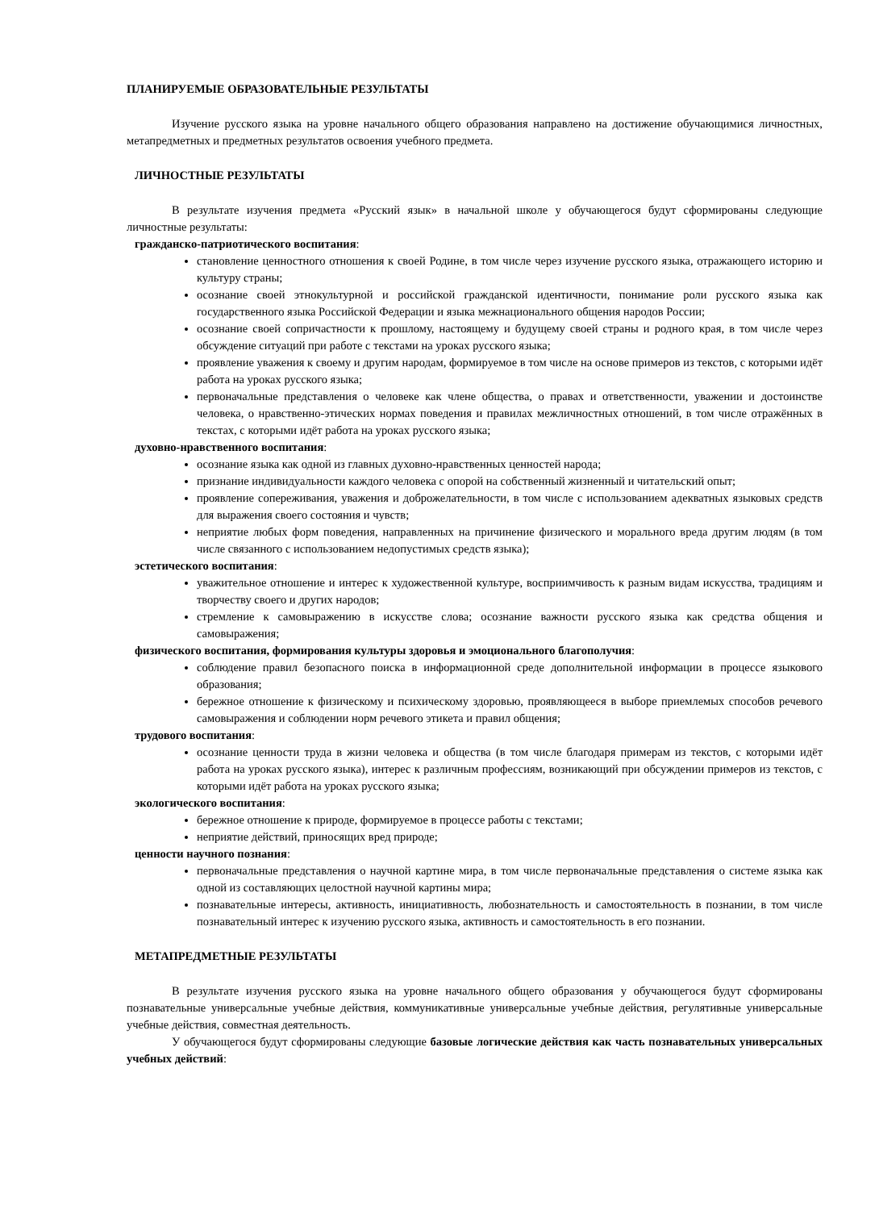ПЛАНИРУЕМЫЕ ОБРАЗОВАТЕЛЬНЫЕ РЕЗУЛЬТАТЫ
Изучение русского языка на уровне начального общего образования направлено на достижение обучающимися личностных, метапредметных и предметных результатов освоения учебного предмета.
ЛИЧНОСТНЫЕ РЕЗУЛЬТАТЫ
В результате изучения предмета «Русский язык» в начальной школе у обучающегося будут сформированы следующие личностные результаты:
гражданско-патриотического воспитания:
становление ценностного отношения к своей Родине, в том числе через изучение русского языка, отражающего историю и культуру страны;
осознание своей этнокультурной и российской гражданской идентичности, понимание роли русского языка как государственного языка Российской Федерации и языка межнационального общения народов России;
осознание своей сопричастности к прошлому, настоящему и будущему своей страны и родного края, в том числе через обсуждение ситуаций при работе с текстами на уроках русского языка;
проявление уважения к своему и другим народам, формируемое в том числе на основе примеров из текстов, с которыми идёт работа на уроках русского языка;
первоначальные представления о человеке как члене общества, о правах и ответственности, уважении и достоинстве человека, о нравственно-этических нормах поведения и правилах межличностных отношений, в том числе отражённых в текстах, с которыми идёт работа на уроках русского языка;
духовно-нравственного воспитания:
осознание языка как одной из главных духовно-нравственных ценностей народа;
признание индивидуальности каждого человека с опорой на собственный жизненный и читательский опыт;
проявление сопереживания, уважения и доброжелательности, в том числе с использованием адекватных языковых средств для выражения своего состояния и чувств;
неприятие любых форм поведения, направленных на причинение физического и морального вреда другим людям (в том числе связанного с использованием недопустимых средств языка);
эстетического воспитания:
уважительное отношение и интерес к художественной культуре, восприимчивость к разным видам искусства, традициям и творчеству своего и других народов;
стремление к самовыражению в искусстве слова; осознание важности русского языка как средства общения и самовыражения;
физического воспитания, формирования культуры здоровья и эмоционального благополучия:
соблюдение правил безопасного поиска в информационной среде дополнительной информации в процессе языкового образования;
бережное отношение к физическому и психическому здоровью, проявляющееся в выборе приемлемых способов речевого самовыражения и соблюдении норм речевого этикета и правил общения;
трудового воспитания:
осознание ценности труда в жизни человека и общества (в том числе благодаря примерам из текстов, с которыми идёт работа на уроках русского языка), интерес к различным профессиям, возникающий при обсуждении примеров из текстов, с которыми идёт работа на уроках русского языка;
экологического воспитания:
бережное отношение к природе, формируемое в процессе работы с текстами;
неприятие действий, приносящих вред природе;
ценности научного познания:
первоначальные представления о научной картине мира, в том числе первоначальные представления о системе языка как одной из составляющих целостной научной картины мира;
познавательные интересы, активность, инициативность, любознательность и самостоятельность в познании, в том числе познавательный интерес к изучению русского языка, активность и самостоятельность в его познании.
МЕТАПРЕДМЕТНЫЕ РЕЗУЛЬТАТЫ
В результате изучения русского языка на уровне начального общего образования у обучающегося будут сформированы познавательные универсальные учебные действия, коммуникативные универсальные учебные действия, регулятивные универсальные учебные действия, совместная деятельность.
У обучающегося будут сформированы следующие базовые логические действия как часть познавательных универсальных учебных действий: